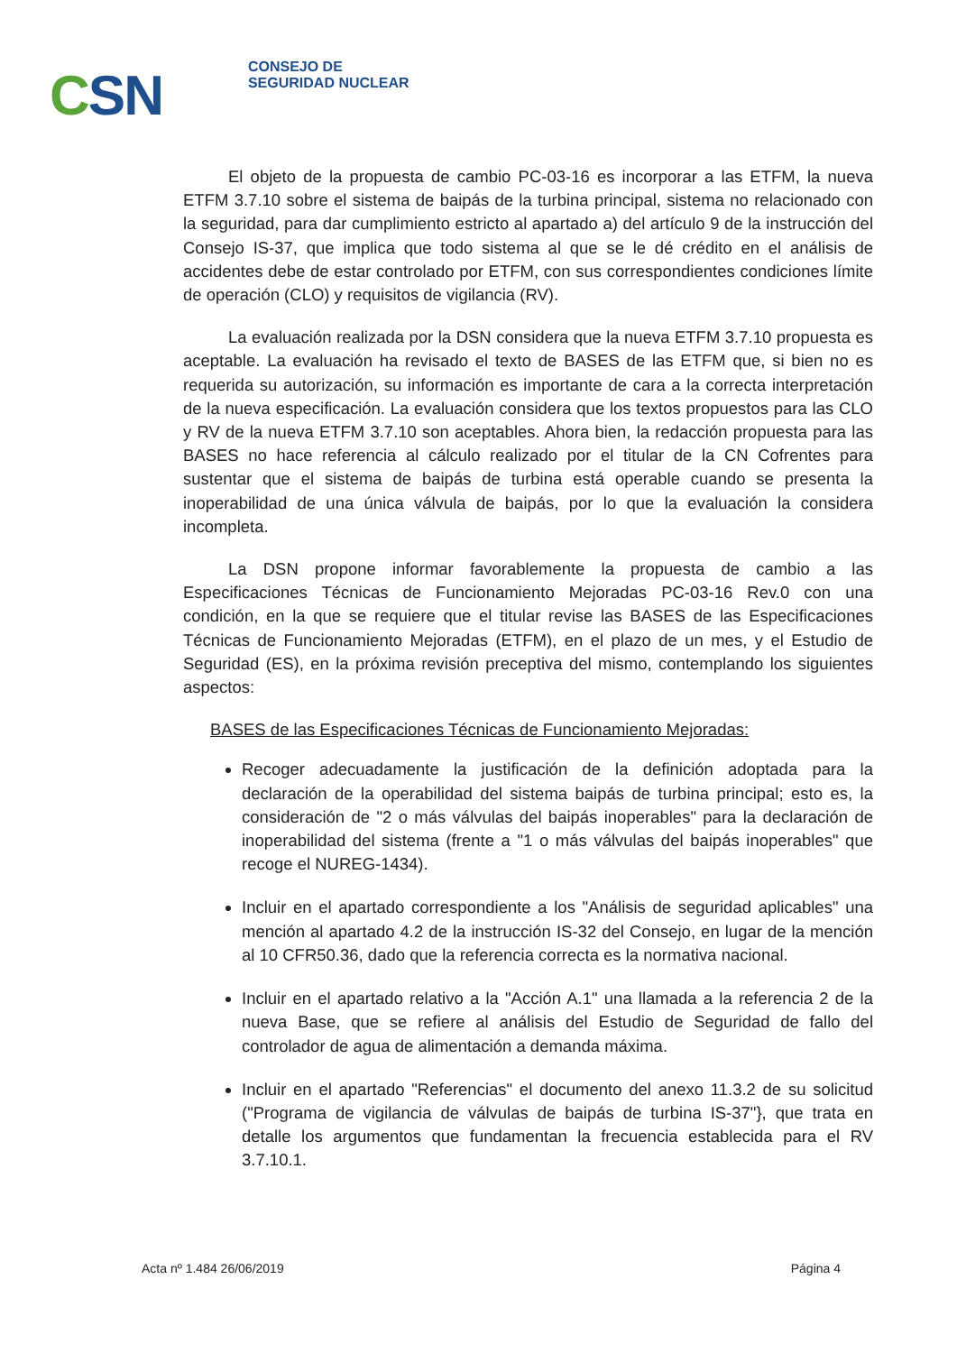CSN
CONSEJO DE
SEGURIDAD NUCLEAR
El objeto de la propuesta de cambio PC-03-16 es incorporar a las ETFM, la nueva ETFM 3.7.10 sobre el sistema de baipás de la turbina principal, sistema no relacionado con la seguridad, para dar cumplimiento estricto al apartado a) del artículo 9 de la instrucción del Consejo IS-37, que implica que todo sistema al que se le dé crédito en el análisis de accidentes debe de estar controlado por ETFM, con sus correspondientes condiciones límite de operación (CLO) y requisitos de vigilancia (RV).
La evaluación realizada por la DSN considera que la nueva ETFM 3.7.10 propuesta es aceptable. La evaluación ha revisado el texto de BASES de las ETFM que, si bien no es requerida su autorización, su información es importante de cara a la correcta interpretación de la nueva especificación. La evaluación considera que los textos propuestos para las CLO y RV de la nueva ETFM 3.7.10 son aceptables. Ahora bien, la redacción propuesta para las BASES no hace referencia al cálculo realizado por el titular de la CN Cofrentes para sustentar que el sistema de baipás de turbina está operable cuando se presenta la inoperabilidad de una única válvula de baipás, por lo que la evaluación la considera incompleta.
La DSN propone informar favorablemente la propuesta de cambio a las Especificaciones Técnicas de Funcionamiento Mejoradas PC-03-16 Rev.0 con una condición, en la que se requiere que el titular revise las BASES de las Especificaciones Técnicas de Funcionamiento Mejoradas (ETFM), en el plazo de un mes, y el Estudio de Seguridad (ES), en la próxima revisión preceptiva del mismo, contemplando los siguientes aspectos:
BASES de las Especificaciones Técnicas de Funcionamiento Mejoradas:
Recoger adecuadamente la justificación de la definición adoptada para la declaración de la operabilidad del sistema baipás de turbina principal; esto es, la consideración de "2 o más válvulas del baipás inoperables" para la declaración de inoperabilidad del sistema (frente a "1 o más válvulas del baipás inoperables" que recoge el NUREG-1434).
Incluir en el apartado correspondiente a los "Análisis de seguridad aplicables" una mención al apartado 4.2 de la instrucción IS-32 del Consejo, en lugar de la mención al 10 CFR50.36, dado que la referencia correcta es la normativa nacional.
Incluir en el apartado relativo a la "Acción A.1" una llamada a la referencia 2 de la nueva Base, que se refiere al análisis del Estudio de Seguridad de fallo del controlador de agua de alimentación a demanda máxima.
Incluir en el apartado "Referencias" el documento del anexo 11.3.2 de su solicitud ("Programa de vigilancia de válvulas de baipás de turbina IS-37"}, que trata en detalle los argumentos que fundamentan la frecuencia establecida para el RV 3.7.10.1.
Acta nº 1.484 26/06/2019 Página 4